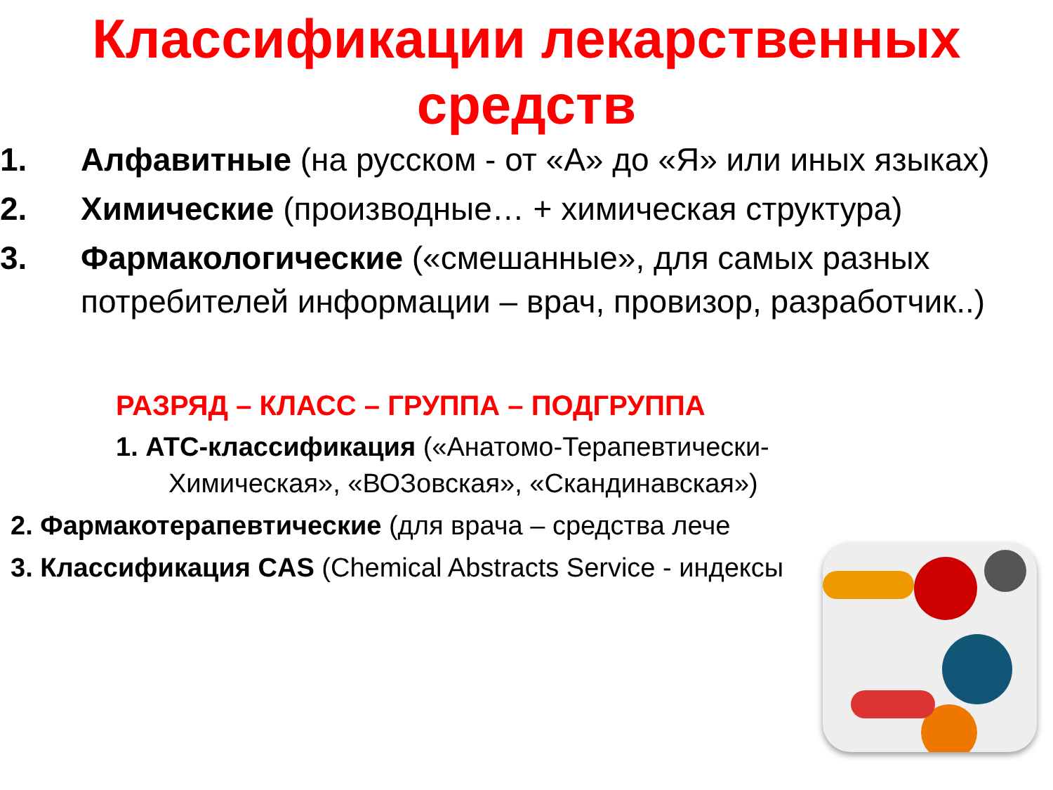Классификации лекарственных средств
1. Алфавитные (на русском - от «А» до «Я» или иных языках)
2. Химические (производные… + химическая структура)
3. Фармакологические («смешанные», для самых разных потребителей информации – врач, провизор, разработчик..)
РАЗРЯД – КЛАСС – ГРУППА – ПОДГРУППА
1. АТС-классификация («Анатомо-Терапевтически-
Химическая», «ВОЗовская», «Скандинавская»)
2. Фармакотерапевтические (для врача – средства лече
3. Классификация CAS (Chemical Abstracts Service - индексы